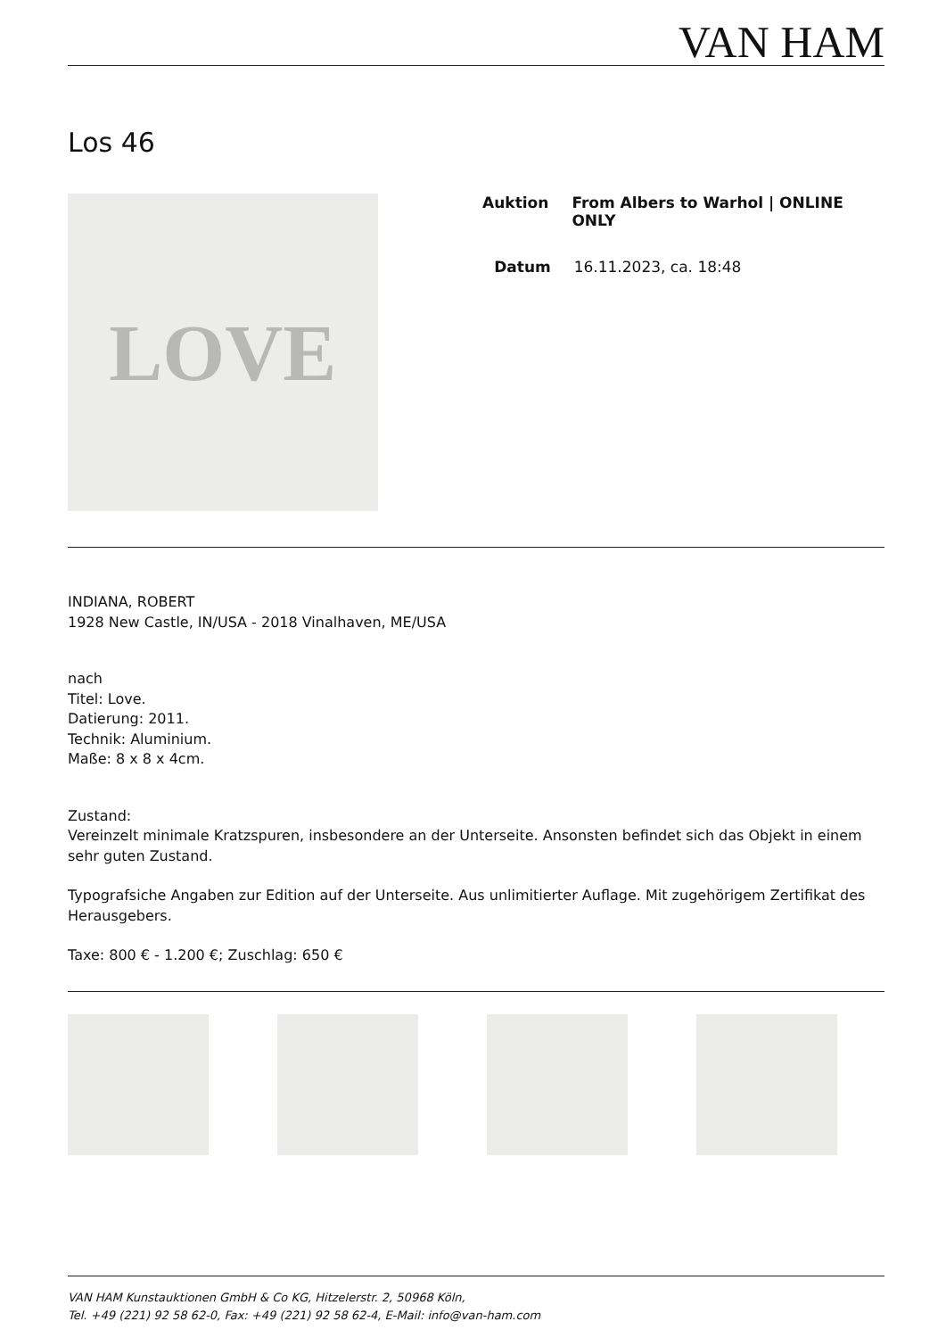VAN HAM
Los 46
LOVE
Auktion From Albers to Warhol | ONLINE ONLY
Datum 16.11.2023, ca. 18:48
INDIANA, ROBERT
1928 New Castle, IN/USA - 2018 Vinalhaven, ME/USA
nach
Titel: Love.
Datierung: 2011.
Technik: Aluminium.
Maße: 8 x 8 x 4cm.
Zustand:
Vereinzelt minimale Kratzspuren, insbesondere an der Unterseite. Ansonsten befindet sich das Objekt in einem sehr guten Zustand.
Typografsiche Angaben zur Edition auf der Unterseite. Aus unlimitierter Auflage. Mit zugehörigem Zertifikat des Herausgebers.
Taxe: 800 € - 1.200 €; Zuschlag: 650 €
VAN HAM Kunstauktionen GmbH & Co KG, Hitzelerstr. 2, 50968 Köln,
Tel. +49 (221) 92 58 62-0, Fax: +49 (221) 92 58 62-4, E-Mail: info@van-ham.com